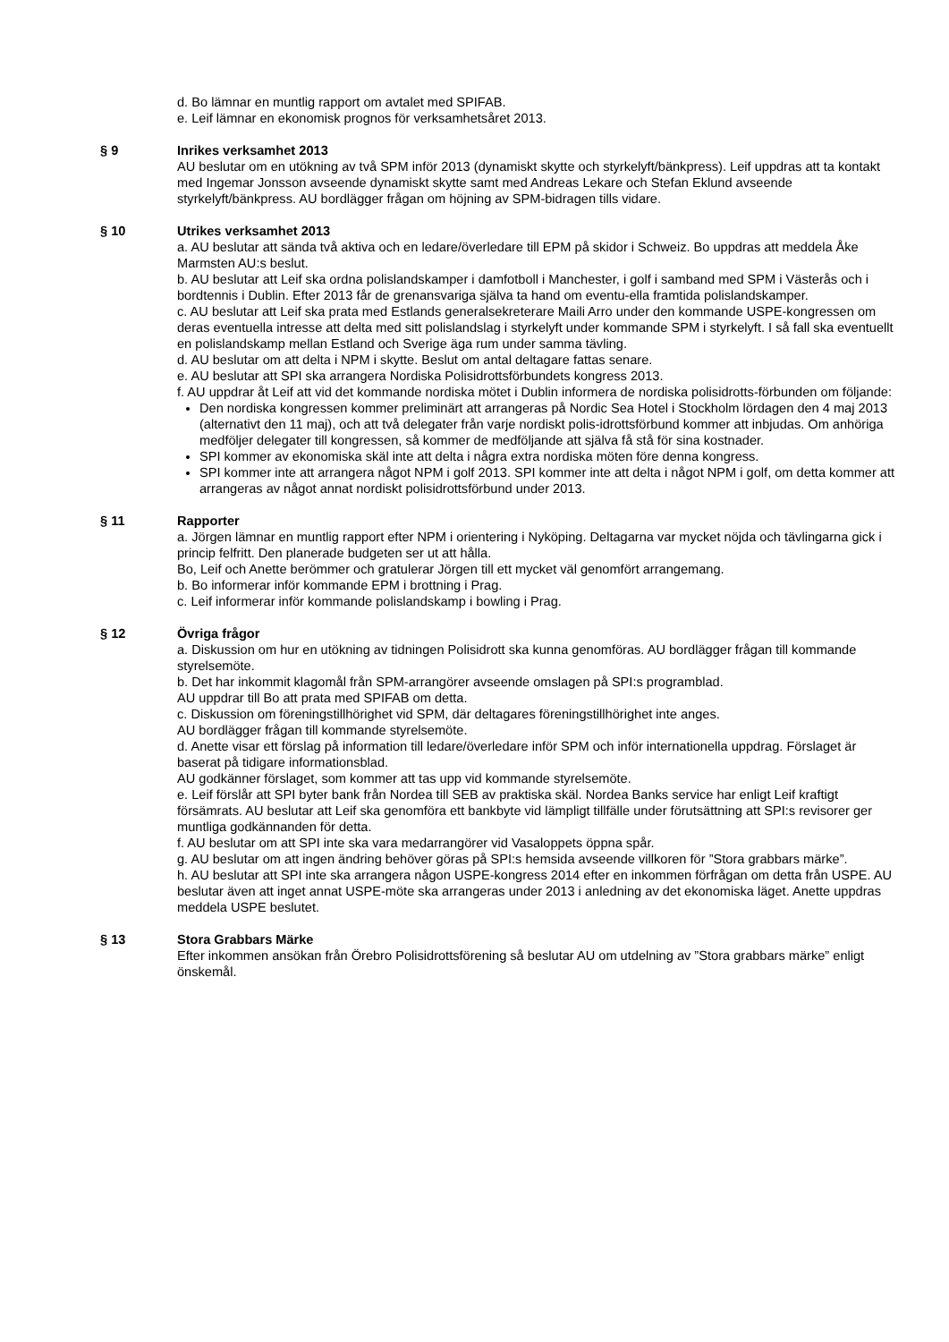d. Bo lämnar en muntlig rapport om avtalet med SPIFAB.
e. Leif lämnar en ekonomisk prognos för verksamhetsåret 2013.
§ 9 Inrikes verksamhet 2013
AU beslutar om en utökning av två SPM inför 2013 (dynamiskt skytte och styrkelyft/bänkpress). Leif uppdras att ta kontakt med Ingemar Jonsson avseende dynamiskt skytte samt med Andreas Lekare och Stefan Eklund avseende styrkelyft/bänkpress. AU bordlägger frågan om höjning av SPM-bidragen tills vidare.
§ 10 Utrikes verksamhet 2013
a. AU beslutar att sända två aktiva och en ledare/överledare till EPM på skidor i Schweiz. Bo uppdras att meddela Åke Marmsten AU:s beslut.
b. AU beslutar att Leif ska ordna polislandskamper i damfotboll i Manchester, i golf i samband med SPM i Västerås och i bordtennis i Dublin. Efter 2013 får de grenansvariga själva ta hand om eventu-ella framtida polislandskamper.
c. AU beslutar att Leif ska prata med Estlands generalsekreterare Maili Arro under den kommande USPE-kongressen om deras eventuella intresse att delta med sitt polislandslag i styrkelyft under kommande SPM i styrkelyft. I så fall ska eventuellt en polislandskamp mellan Estland och Sverige äga rum under samma tävling.
d. AU beslutar om att delta i NPM i skytte. Beslut om antal deltagare fattas senare.
e. AU beslutar att SPI ska arrangera Nordiska Polisidrottsförbundets kongress 2013.
f. AU uppdrar åt Leif att vid det kommande nordiska mötet i Dublin informera de nordiska polisidrotts-förbunden om följande:
Den nordiska kongressen kommer preliminärt att arrangeras på Nordic Sea Hotel i Stockholm lördagen den 4 maj 2013 (alternativt den 11 maj), och att två delegater från varje nordiskt polis-idrottsförbund kommer att inbjudas. Om anhöriga medföljer delegater till kongressen, så kommer de medföljande att själva få stå för sina kostnader.
SPI kommer av ekonomiska skäl inte att delta i några extra nordiska möten före denna kongress.
SPI kommer inte att arrangera något NPM i golf 2013. SPI kommer inte att delta i något NPM i golf, om detta kommer att arrangeras av något annat nordiskt polisidrottsförbund under 2013.
§ 11 Rapporter
a. Jörgen lämnar en muntlig rapport efter NPM i orientering i Nyköping. Deltagarna var mycket nöjda och tävlingarna gick i princip felfritt. Den planerade budgeten ser ut att hålla.
Bo, Leif och Anette berömmer och gratulerar Jörgen till ett mycket väl genomfört arrangemang.
b. Bo informerar inför kommande EPM i brottning i Prag.
c. Leif informerar inför kommande polislandskamp i bowling i Prag.
§ 12 Övriga frågor
a. Diskussion om hur en utökning av tidningen Polisidrott ska kunna genomföras. AU bordlägger frågan till kommande styrelsemöte.
b. Det har inkommit klagomål från SPM-arrangörer avseende omslagen på SPI:s programblad.
AU uppdrar till Bo att prata med SPIFAB om detta.
c. Diskussion om föreningstillhörighet vid SPM, där deltagares föreningstillhörighet inte anges.
AU bordlägger frågan till kommande styrelsemöte.
d. Anette visar ett förslag på information till ledare/överledare inför SPM och inför internationella uppdrag. Förslaget är baserat på tidigare informationsblad.
AU godkänner förslaget, som kommer att tas upp vid kommande styrelsemöte.
e. Leif förslår att SPI byter bank från Nordea till SEB av praktiska skäl. Nordea Banks service har enligt Leif kraftigt försämrats. AU beslutar att Leif ska genomföra ett bankbyte vid lämpligt tillfälle under förutsättning att SPI:s revisorer ger muntliga godkännanden för detta.
f. AU beslutar om att SPI inte ska vara medarrangörer vid Vasaloppets öppna spår.
g. AU beslutar om att ingen ändring behöver göras på SPI:s hemsida avseende villkoren för ”Stora grabbars märke”.
h. AU beslutar att SPI inte ska arrangera någon USPE-kongress 2014 efter en inkommen förfrågan om detta från USPE. AU beslutar även att inget annat USPE-möte ska arrangeras under 2013 i anledning av det ekonomiska läget. Anette uppdras meddela USPE beslutet.
§ 13 Stora Grabbars Märke
Efter inkommen ansökan från Örebro Polisidrottsförening så beslutar AU om utdelning av ”Stora grabbars märke” enligt önskemål.